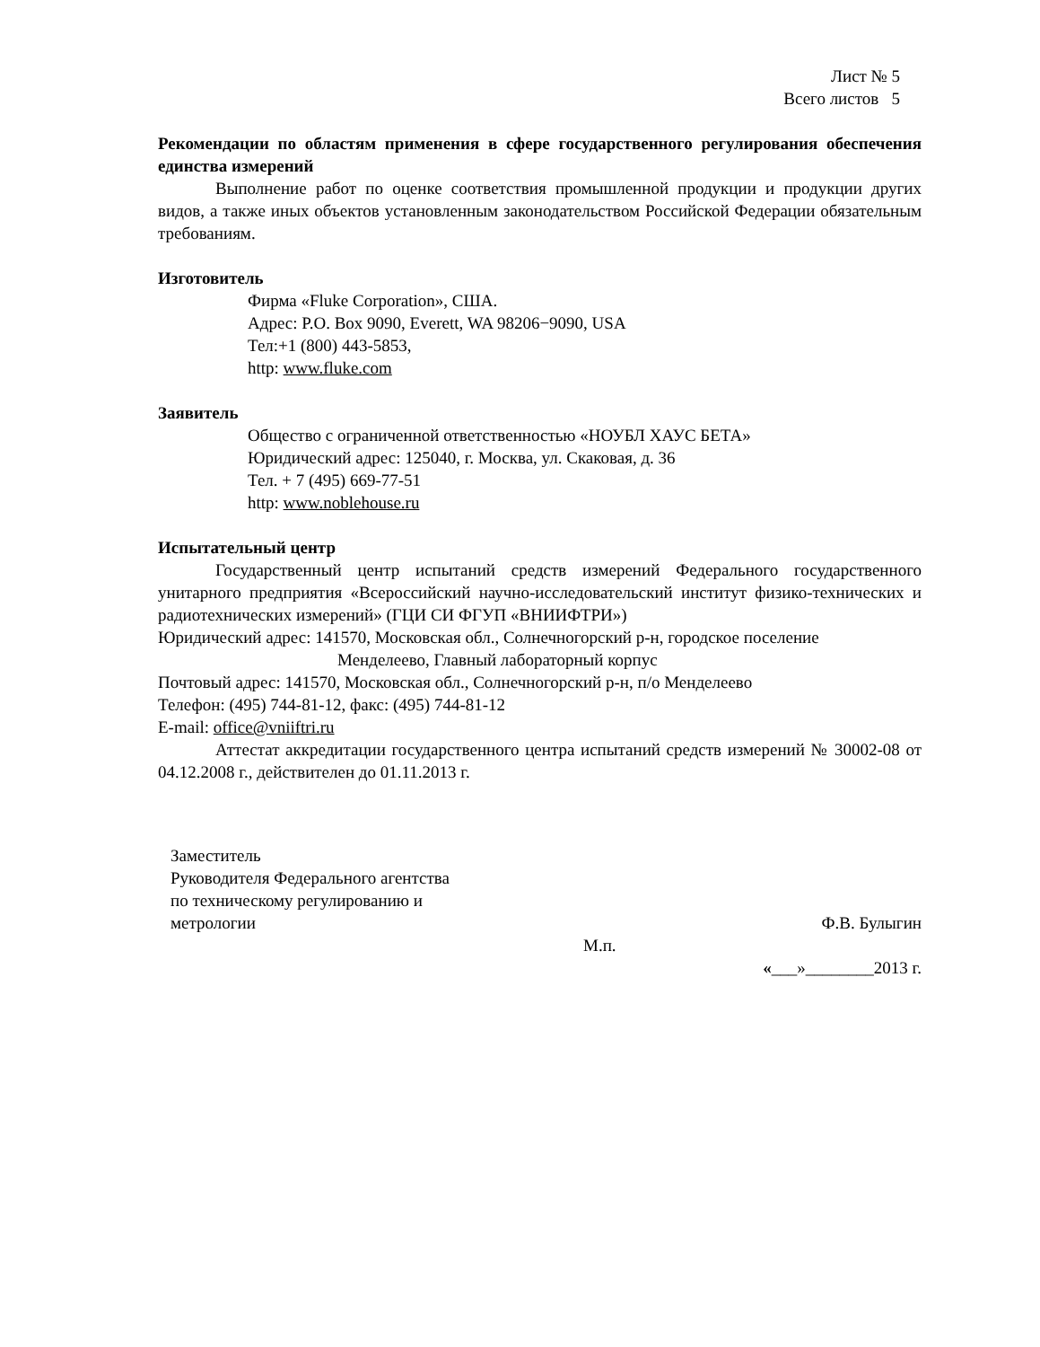Лист № 5
Всего листов 5
Рекомендации по областям применения в сфере государственного регулирования обеспечения единства измерений
Выполнение работ по оценке соответствия промышленной продукции и продукции других видов, а также иных объектов установленным законодательством Российской Федерации обязательным требованиям.
Изготовитель
Фирма «Fluke Corporation», США.
Адрес: P.O. Box 9090, Everett, WA 98206−9090, USA
Тел:+1 (800) 443-5853,
http: www.fluke.com
Заявитель
Общество с ограниченной ответственностью «НОУБЛ ХАУС БЕТА»
Юридический адрес: 125040, г. Москва, ул. Скаковая, д. 36
Тел. + 7 (495) 669-77-51
http: www.noblehouse.ru
Испытательный центр
Государственный центр испытаний средств измерений Федерального государственного унитарного предприятия «Всероссийский научно-исследовательский институт физико-технических и радиотехнических измерений» (ГЦИ СИ ФГУП «ВНИИФТРИ»)
Юридический адрес: 141570, Московская обл., Солнечногорский р-н, городское поселение
Менделеево, Главный лабораторный корпус
Почтовый адрес: 141570, Московская обл., Солнечногорский р-н, п/о Менделеево
Телефон: (495) 744-81-12, факс: (495) 744-81-12
E-mail: office@vniiftri.ru
Аттестат аккредитации государственного центра испытаний средств измерений № 30002-08 от 04.12.2008 г., действителен до 01.11.2013 г.
Заместитель
Руководителя Федерального агентства
по техническому регулированию и
метрологии Ф.В. Булыгин
М.п.
«___»________2013 г.